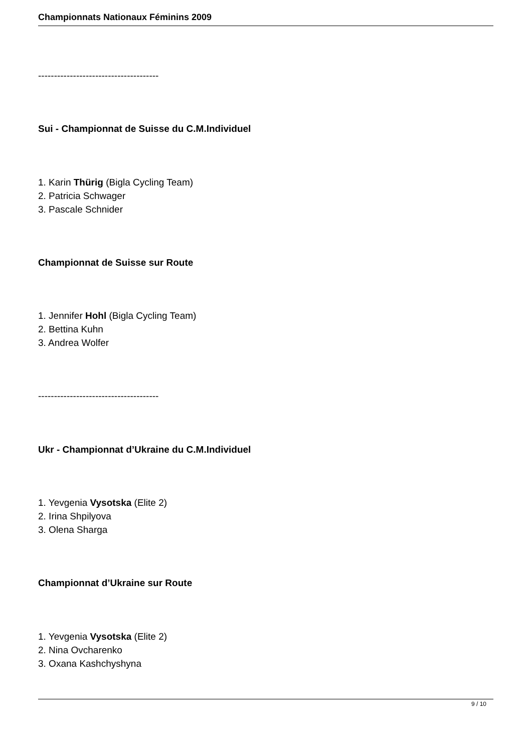Championnats Nationaux Féminins 2009
--------------------------------------
Sui - Championnat de Suisse du C.M.Individuel
1. Karin Thürig (Bigla Cycling Team)
2. Patricia Schwager
3. Pascale Schnider
Championnat de Suisse sur Route
1. Jennifer Hohl (Bigla Cycling Team)
2. Bettina Kuhn
3. Andrea Wolfer
--------------------------------------
Ukr - Championnat d’Ukraine du C.M.Individuel
1. Yevgenia Vysotska (Elite 2)
2. Irina Shpilyova
3. Olena Sharga
Championnat d’Ukraine sur Route
1. Yevgenia Vysotska (Elite 2)
2. Nina Ovcharenko
3. Oxana Kashchyshyna
9 / 10